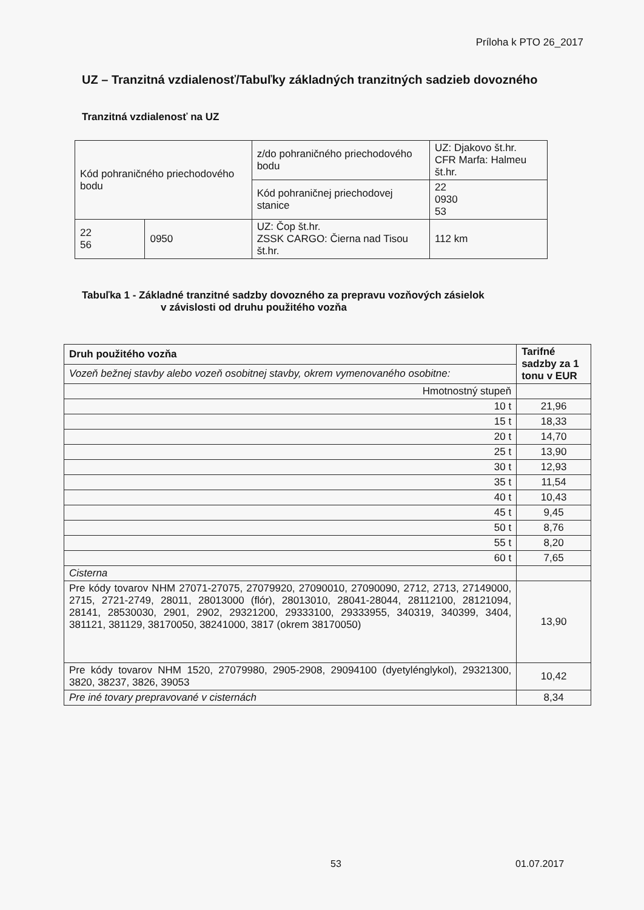Príloha k PTO 26_2017
UZ – Tranzitná vzdialenosť/Tabuľky základných tranzitných sadzieb dovozného
Tranzitná vzdialenosť na UZ
| Kód pohraničného priechodového bodu | | z/do pohraničného priechodového bodu | UZ: Djakovo št.hr. CFR Marfa: Halmeu št.hr. |
| | | Kód pohraničnej priechodovej stanice | 22 0930 53 |
| 22 56 | 0950 | UZ: Čop št.hr. ZSSK CARGO: Čierna nad Tisou št.hr. | 112 km |
Tabuľka 1 - Základné tranzitné sadzby dovozného za prepravu vozňových zásielok
v závislosti od druhu použitého vozňa
| Druh použitého vozňa | Tarifné sadzby za 1 tonu v EUR |
| Vozeň bežnej stavby alebo vozeň osobitnej stavby, okrem vymenovaného osobitne: | |
| Hmotnostný stupeň | |
| 10 t | 21,96 |
| 15 t | 18,33 |
| 20 t | 14,70 |
| 25 t | 13,90 |
| 30 t | 12,93 |
| 35 t | 11,54 |
| 40 t | 10,43 |
| 45 t | 9,45 |
| 50 t | 8,76 |
| 55 t | 8,20 |
| 60 t | 7,65 |
| Cisterna | |
| Pre kódy tovarov NHM 27071-27075, 27079920, 27090010, 27090090, 2712, 2713, 27149000, 2715, 2721-2749, 28011, 28013000 (flór), 28013010, 28041-28044, 28112100, 28121094, 28141, 28530030, 2901, 2902, 29321200, 29333100, 29333955, 340319, 340399, 3404, 381121, 381129, 38170050, 38241000, 3817 (okrem 38170050) | 13,90 |
| Pre kódy tovarov NHM 1520, 27079980, 2905-2908, 29094100 (dyetylénglykol), 29321300, 3820, 38237, 3826, 39053 | 10,42 |
| Pre iné tovary prepravované v cisternách | 8,34 |
53 01.07.2017